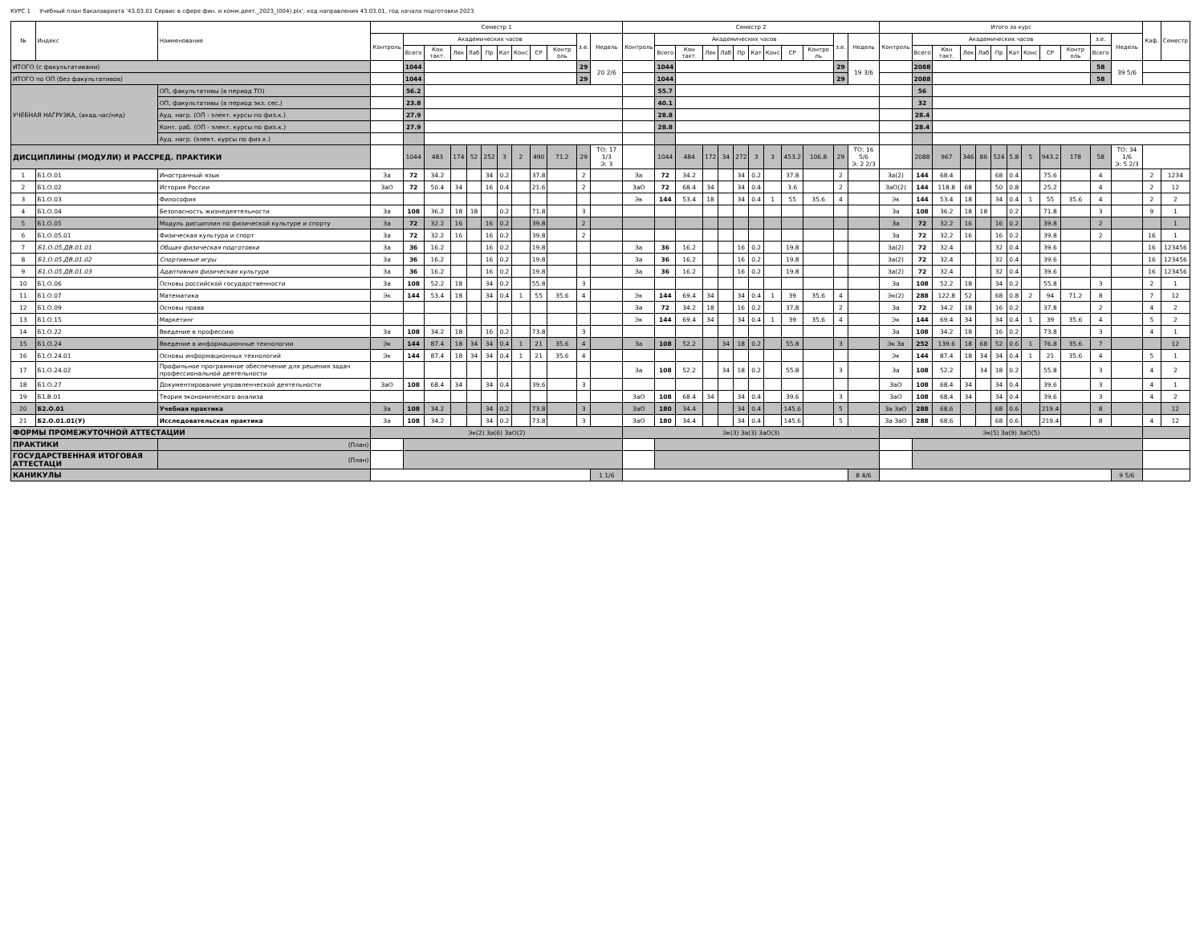КУРС 1 Учебный план бакалавриата '43.03.01 Сервис в сфере фин. и комм.деят._2023_(004).plx', код направления 43.03.01, год начала подготовки 2023
| № | Индекс | Наименование | Семестр 1 | | | | | | | | | | | | Семестр 2 | | | | | | | | | | | | Итого за курс | | | | | | | | | | | | Каф. | Семестр |
| --- | --- | --- | --- | --- | --- | --- | --- | --- | --- | --- | --- | --- | --- | --- | --- | --- | --- | --- | --- | --- | --- | --- | --- | --- | --- | --- | --- | --- | --- | --- | --- | --- | --- | --- | --- | --- | --- | --- | --- | --- |
| | | | Контроль | Академических часов | | | | | | | | | з.е. | Недель | Контроль | Академических часов | | | | | | | | | з.е. | Недель | Контроль | Академических часов | | | | | | | | | з.е. | Недель | | |
| | | | | Всего | Кон такт. | Лек | Лаб | Пр | Кат | Конс | СР | Контр оль | | | | Всего | Кон такт. | Лек | Лаб | Пр | Кат | Конс | СР | Контро ль | | | | Всего | Кон такт. | Лек | Лаб | Пр | Кат | Конс | СР | Контр оль | Всего | | | |
| ИТОГО (с факультативами) | | | | 1044 | | | | | | | | | 29 | 20 2/6 | | 1044 | | | | | | | | | 29 | 19 3/6 | | 2088 | | | | | | | | | 58 | 39 5/6 | | |
| ИТОГО по ОП (без факультативов) | | | | 1044 | | | | | | | | | 29 | | | 1044 | | | | | | | | | 29 | | | 2088 | | | | | | | | | 58 | | | |
| УЧЕБНАЯ НАГРУЗКА, (акад.час/нед) | | ОП, факультативы (в период ТО) | | 56.2 | | | | | | | | | | | | 55.7 | | | | | | | | | | | | 56 | | | | | | | | | | | | |
| | | ОП, факультативы (в период экз. сес.) | | 23.8 | | | | | | | | | | | | 40.1 | | | | | | | | | | | | 32 | | | | | | | | | | | | |
| | | Ауд. нагр. (ОП - элект. курсы по физ.к.) | | 27.9 | | | | | | | | | | | | 28.8 | | | | | | | | | | | | 28.4 | | | | | | | | | | | | |
| | | Конт. раб. (ОП - элект. курсы по физ.к.) | | 27.9 | | | | | | | | | | | | 28.8 | | | | | | | | | | | | 28.4 | | | | | | | | | | | | |
| | | Ауд. нагр. (элект. курсы по физ.к.) | | | | | | | | | | | | | | | | | | | | | | | | | | | | | | | | | | | | | | |
| ДИСЦИПЛИНЫ (МОДУЛИ) И РАССРЕД. ПРАКТИКИ | | | | 1044 | 483 | 174 | 52 | 252 | 3 | 2 | 490 | 71.2 | 29 | ТО: 17 1/3 Э: 3 | | 1044 | 484 | 172 | 34 | 272 | 3 | 3 | 453.2 | 106.8 | 29 | ТО: 16 5/6 Э: 2 2/3 | | 2088 | 967 | 346 | 86 | 524 | 5.8 | 5 | 943.2 | 178 | 58 | ТО: 34 1/6 Э: 5 2/3 | | |
| 1 | Б1.О.01 | Иностранный язык | За | 72 | 34.2 | | | 34 | 0.2 | | 37.8 | | 2 | | За | 72 | 34.2 | | | 34 | 0.2 | | 37.8 | | 2 | | За(2) | 144 | 68.4 | | | 68 | 0.4 | | 75.6 | | 4 | | 2 | 1234 |
| 2 | Б1.О.02 | История России | ЗаО | 72 | 50.4 | 34 | | 16 | 0.4 | | 21.6 | | 2 | | ЗаО | 72 | 68.4 | 34 | | 34 | 0.4 | | 3.6 | | 2 | | ЗаО(2) | 144 | 118.8 | 68 | | 50 | 0.8 | | 25.2 | | 4 | | 2 | 12 |
| 3 | Б1.О.03 | Философия | | | | | | | | | | | | | Эк | 144 | 53.4 | 18 | | 34 | 0.4 | 1 | 55 | 35.6 | 4 | | Эк | 144 | 53.4 | 18 | | 34 | 0.4 | 1 | 55 | 35.6 | 4 | | 2 | 2 |
| 4 | Б1.О.04 | Безопасность жизнедеятельности | За | 108 | 36.2 | 18 | 18 | | 0.2 | | 71.8 | | 3 | | | | | | | | | | | | | | За | 108 | 36.2 | 18 | 18 | | 0.2 | | 71.8 | | 3 | | 9 | 1 |
| 5 | Б1.О.05 | Модуль дисциплин по физической культуре и спорту | За | 72 | 32.2 | 16 | | 16 | 0.2 | | 39.8 | | 2 | | | | | | | | | | | | | | За | 72 | 32.2 | 16 | | 16 | 0.2 | | 39.8 | | 2 | | | 1 |
| 6 | Б1.О.05.01 | Физическая культура и спорт | За | 72 | 32.2 | 16 | | 16 | 0.2 | | 39.8 | | 2 | | | | | | | | | | | | | | За | 72 | 32.2 | 16 | | 16 | 0.2 | | 39.8 | | 2 | | 16 | 1 |
| 7 | Б1.О.05.ДВ.01.01 | Общая физическая подготовка | За | 36 | 16.2 | | | 16 | 0.2 | | 19.8 | | | | За | 36 | 16.2 | | | 16 | 0.2 | | 19.8 | | | | За(2) | 72 | 32.4 | | | 32 | 0.4 | | 39.6 | | | | 16 | 123456 |
| 8 | Б1.О.05.ДВ.01.02 | Спортивные игры | За | 36 | 16.2 | | | 16 | 0.2 | | 19.8 | | | | За | 36 | 16.2 | | | 16 | 0.2 | | 19.8 | | | | За(2) | 72 | 32.4 | | | 32 | 0.4 | | 39.6 | | | | 16 | 123456 |
| 9 | Б1.О.05.ДВ.01.03 | Адаптивная физическая культура | За | 36 | 16.2 | | | 16 | 0.2 | | 19.8 | | | | За | 36 | 16.2 | | | 16 | 0.2 | | 19.8 | | | | За(2) | 72 | 32.4 | | | 32 | 0.4 | | 39.6 | | | | 16 | 123456 |
| 10 | Б1.О.06 | Основы российской государственности | За | 108 | 52.2 | 18 | | 34 | 0.2 | | 55.8 | | 3 | | | | | | | | | | | | | | За | 108 | 52.2 | 18 | | 34 | 0.2 | | 55.8 | | 3 | | 2 | 1 |
| 11 | Б1.О.07 | Математика | Эк | 144 | 53.4 | 18 | | 34 | 0.4 | 1 | 55 | 35.6 | 4 | | Эк | 144 | 69.4 | 34 | | 34 | 0.4 | 1 | 39 | 35.6 | 4 | | Эк(2) | 288 | 122.8 | 52 | | 68 | 0.8 | 2 | 94 | 71.2 | 8 | | 7 | 12 |
| 12 | Б1.О.09 | Основы права | | | | | | | | | | | | | За | 72 | 34.2 | 18 | | 16 | 0.2 | | 37.8 | | 2 | | За | 72 | 34.2 | 18 | | 16 | 0.2 | | 37.8 | | 2 | | 4 | 2 |
| 13 | Б1.О.15 | Маркетинг | | | | | | | | | | | | | Эк | 144 | 69.4 | 34 | | 34 | 0.4 | 1 | 39 | 35.6 | 4 | | Эк | 144 | 69.4 | 34 | | 34 | 0.4 | 1 | 39 | 35.6 | 4 | | 5 | 2 |
| 14 | Б1.О.22 | Введение в профессию | За | 108 | 34.2 | 18 | | 16 | 0.2 | | 73.8 | | 3 | | | | | | | | | | | | | | За | 108 | 34.2 | 18 | | 16 | 0.2 | | 73.8 | | 3 | | 4 | 1 |
| 15 | Б1.О.24 | Введение в информационные технологии | Эк | 144 | 87.4 | 18 | 34 | 34 | 0.4 | 1 | 21 | 35.6 | 4 | | За | 108 | 52.2 | | 34 | 18 | 0.2 | | 55.8 | | 3 | | Эк За | 252 | 139.6 | 18 | 68 | 52 | 0.6 | 1 | 76.8 | 35.6 | 7 | | | 12 |
| 16 | Б1.О.24.01 | Основы информационных технологий | Эк | 144 | 87.4 | 18 | 34 | 34 | 0.4 | 1 | 21 | 35.6 | 4 | | | | | | | | | | | | | | Эк | 144 | 87.4 | 18 | 34 | 34 | 0.4 | 1 | 21 | 35.6 | 4 | | 5 | 1 |
| 17 | Б1.О.24.02 | Профильное программное обеспечение для решения задач профессиональной деятельности | | | | | | | | | | | | | За | 108 | 52.2 | | 34 | 18 | 0.2 | | 55.8 | | 3 | | За | 108 | 52.2 | | 34 | 18 | 0.2 | | 55.8 | | 3 | | 4 | 2 |
| 18 | Б1.О.27 | Документирование управленческой деятельности | ЗаО | 108 | 68.4 | 34 | | 34 | 0.4 | | 39.6 | | 3 | | | | | | | | | | | | | | ЗаО | 108 | 68.4 | 34 | | 34 | 0.4 | | 39.6 | | 3 | | 4 | 1 |
| 19 | Б1.В.01 | Теория экономического анализа | | | | | | | | | | | | | ЗаО | 108 | 68.4 | 34 | | 34 | 0.4 | | 39.6 | | 3 | | ЗаО | 108 | 68.4 | 34 | | 34 | 0.4 | | 39.6 | | 3 | | 4 | 2 |
| 20 | Б2.О.01 | Учебная практика | За | 108 | 34.2 | | | 34 | 0.2 | | 73.8 | | 3 | | ЗаО | 180 | 34.4 | | | 34 | 0.4 | | 145.6 | | 5 | | За ЗаО | 288 | 68.6 | | | 68 | 0.6 | | 219.4 | | 8 | | | 12 |
| 21 | Б2.О.01.01(У) | Исследовательская практика | За | 108 | 34.2 | | | 34 | 0.2 | | 73.8 | | 3 | | ЗаО | 180 | 34.4 | | | 34 | 0.4 | | 145.6 | | 5 | | За ЗаО | 288 | 68.6 | | | 68 | 0.6 | | 219.4 | | 8 | | 4 | 12 |
| ФОРМЫ ПРОМЕЖУТОЧНОЙ АТТЕСТАЦИИ | | | Эк(2) За(6) ЗаО(2) | | | | | | | | | | | | Эк(3) За(3) ЗаО(3) | | | | | | | | | | | | Эк(5) За(9) ЗаО(5) | | | | | | | | | | | | | |
| ПРАКТИКИ | | (План) | | | | | | | | | | | | | | | | | | | | | | | | | | | | | | | | | | | | | | |
| ГОСУДАРСТВЕННАЯ ИТОГОВАЯ АТТЕСТАЦИ | | (План) | | | | | | | | | | | | | | | | | | | | | | | | | | | | | | | | | | | | | | |
| КАНИКУЛЫ | | | | | | | | | | | | | | 1 1/6 | | | | | | | | | | | | 8 4/6 | | | | | | | | | | | | 9 5/6 | | |